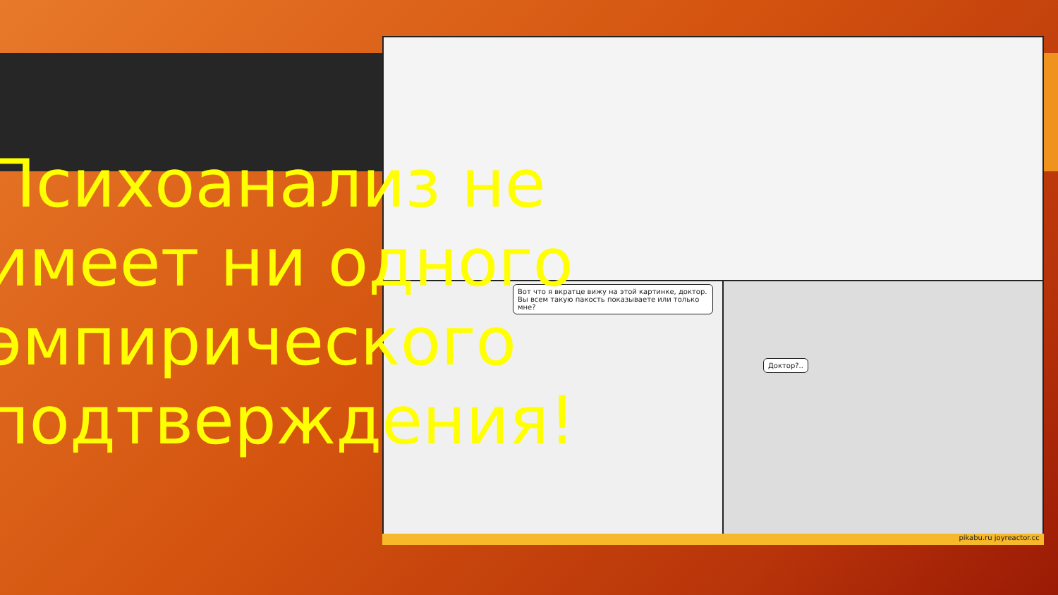Вот что я вкратце вижу на этой картинке, доктор. Вы всем такую пакость показываете или только мне?
Доктор?..
pikabu.ru joyreactor.cc
Психоанализ не имеет ни одного эмпирического подтверждения!